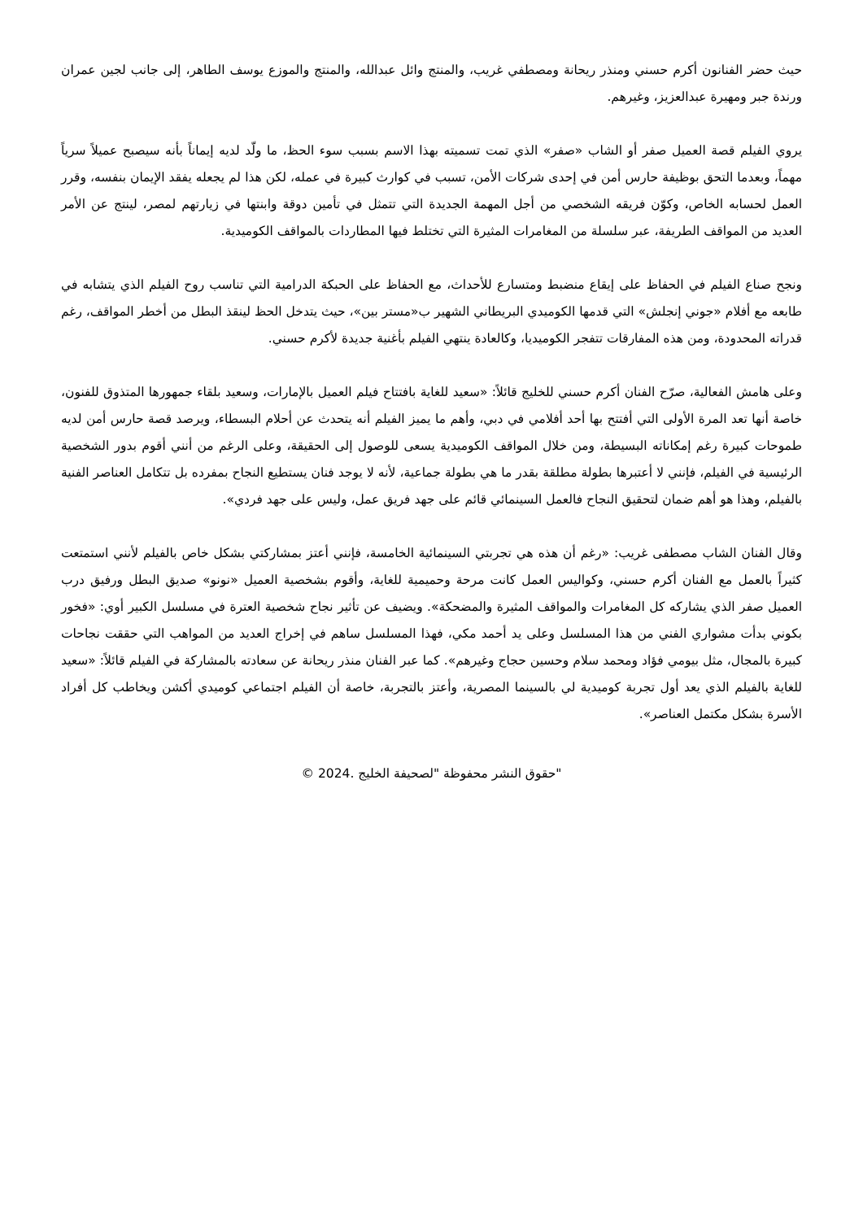حيث حضر الفنانون أكرم حسني ومنذر ريحانة ومصطفي غريب، والمنتج وائل عبدالله، والمنتج والموزع يوسف الطاهر، إلى جانب لجين عمران ورندة جبر ومهيرة عبدالعزيز، وغيرهم.
يروي الفيلم قصة العميل صفر أو الشاب «صفر» الذي تمت تسميته بهذا الاسم بسبب سوء الحظ، ما ولّد لديه إيماناً بأنه سيصبح عميلاً سرياً مهماً، وبعدما التحق بوظيفة حارس أمن في إحدى شركات الأمن، تسبب في كوارث كبيرة في عمله، لكن هذا لم يجعله يفقد الإيمان بنفسه، وقرر العمل لحسابه الخاص، وكوّن فريقه الشخصي من أجل المهمة الجديدة التي تتمثل في تأمين دوقة وابنتها في زيارتهم لمصر، لينتج عن الأمر العديد من المواقف الطريفة، عبر سلسلة من المغامرات المثيرة التي تختلط فيها المطاردات بالمواقف الكوميدية.
ونجح صناع الفيلم في الحفاظ على إيقاع منضبط ومتسارع للأحداث، مع الحفاظ على الحبكة الدرامية التي تناسب روح الفيلم الذي يتشابه في طابعه مع أفلام «جوني إنجلش» التي قدمها الكوميدي البريطاني الشهير ب«مستر بين»، حيث يتدخل الحظ لينقذ البطل من أخطر المواقف، رغم قدراته المحدودة، ومن هذه المفارقات تتفجر الكوميديا، وكالعادة ينتهي الفيلم بأغنية جديدة لأكرم حسني.
وعلى هامش الفعالية، صرّح الفنان أكرم حسني للخليج قائلاً: «سعيد للغاية بافتتاح فيلم العميل بالإمارات، وسعيد بلقاء جمهورها المتذوق للفنون، خاصة أنها تعد المرة الأولى التي أفتتح بها أحد أفلامي في دبي، وأهم ما يميز الفيلم أنه يتحدث عن أحلام البسطاء، ويرصد قصة حارس أمن لديه طموحات كبيرة رغم إمكاناته البسيطة، ومن خلال المواقف الكوميدية يسعى للوصول إلى الحقيقة، وعلى الرغم من أنني أقوم بدور الشخصية الرئيسية في الفيلم، فإنني لا أعتبرها بطولة مطلقة بقدر ما هي بطولة جماعية، لأنه لا يوجد فنان يستطيع النجاح بمفرده بل تتكامل العناصر الفنية بالفيلم، وهذا هو أهم ضمان لتحقيق النجاح فالعمل السينمائي قائم على جهد فريق عمل، وليس على جهد فردي».
وقال الفنان الشاب مصطفى غريب: «رغم أن هذه هي تجربتي السينمائية الخامسة، فإنني أعتز بمشاركتي بشكل خاص بالفيلم لأنني استمتعت كثيراً بالعمل مع الفنان أكرم حسني، وكواليس العمل كانت مرحة وحميمية للغاية، وأقوم بشخصية العميل «نونو» صديق البطل ورفيق درب العميل صفر الذي يشاركه كل المغامرات والمواقف المثيرة والمضحكة». ويضيف عن تأثير نجاح شخصية العترة في مسلسل الكبير أوي: «فخور بكوني بدأت مشواري الفني من هذا المسلسل وعلى يد أحمد مكي، فهذا المسلسل ساهم في إخراج العديد من المواهب التي حققت نجاحات كبيرة بالمجال، مثل بيومي فؤاد ومحمد سلام وحسين حجاج وغيرهم». كما عبر الفنان منذر ريحانة عن سعادته بالمشاركة في الفيلم قائلاً: «سعيد للغاية بالفيلم الذي يعد أول تجربة كوميدية لي بالسينما المصرية، وأعتز بالتجربة، خاصة أن الفيلم اجتماعي كوميدي أكشن ويخاطب كل أفراد الأسرة بشكل مكتمل العناصر».
"حقوق النشر محفوظة "لصحيفة الخليج .2024 ©